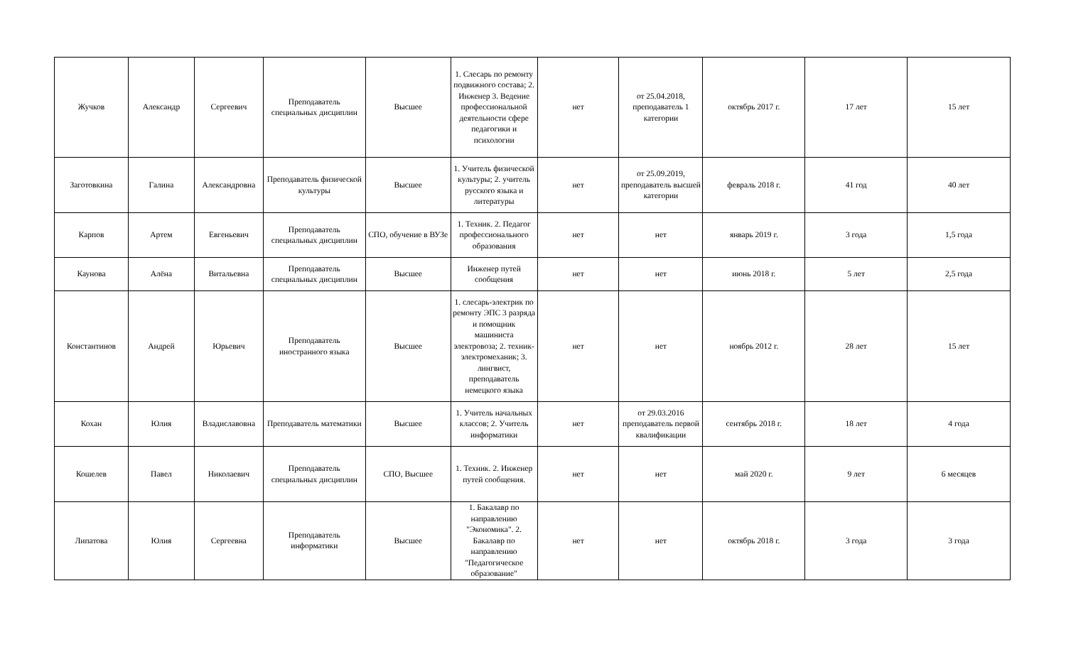| Жучков | Александр | Сергеевич | Преподаватель специальных дисциплин | Высшее | 1. Слесарь по ремонту подвижного состава; 2. Инженер 3. Ведение профессиональной деятельности сфере педагогики и психологии | нет | от 25.04.2018, преподаватель 1 категории | октябрь 2017 г. | 17 лет | 15 лет |
| Заготовкина | Галина | Александровна | Преподаватель физической культуры | Высшее | 1. Учитель физической культуры; 2. учитель русского языка и литературы | нет | от 25.09.2019, преподаватель высшей категории | февраль 2018 г. | 41 год | 40 лет |
| Карпов | Артем | Евгеньевич | Преподаватель специальных дисциплин | СПО, обучение в ВУЗе | 1. Техник. 2. Педагог профессионального образования | нет | нет | январь 2019 г. | 3 года | 1,5 года |
| Каунова | Алёна | Витальевна | Преподаватель специальных дисциплин | Высшее | Инженер путей сообщения | нет | нет | июнь 2018 г. | 5 лет | 2,5 года |
| Константинов | Андрей | Юрьевич | Преподаватель иностранного языка | Высшее | 1. слесарь-электрик по ремонту ЭПС 3 разряда и помощник машиниста электровоза; 2. техник-электромеханик; 3. лингвист, преподаватель немецкого языка | нет | нет | ноябрь 2012 г. | 28 лет | 15 лет |
| Кохан | Юлия | Владиславовна | Преподаватель математики | Высшее | 1. Учитель начальных классов; 2. Учитель информатики | нет | от 29.03.2016 преподаватель первой квалификации | сентябрь 2018 г. | 18 лет | 4 года |
| Кошелев | Павел | Николаевич | Преподаватель специальных дисциплин | СПО, Высшее | 1. Техник. 2. Инженер путей сообщения. | нет | нет | май 2020 г. | 9 лет | 6 месяцев |
| Липатова | Юлия | Сергеевна | Преподаватель информатики | Высшее | 1. Бакалавр по направлению "Экономика". 2. Бакалавр по направлению "Педагогическое образование" | нет | нет | октябрь 2018 г. | 3 года | 3 года |